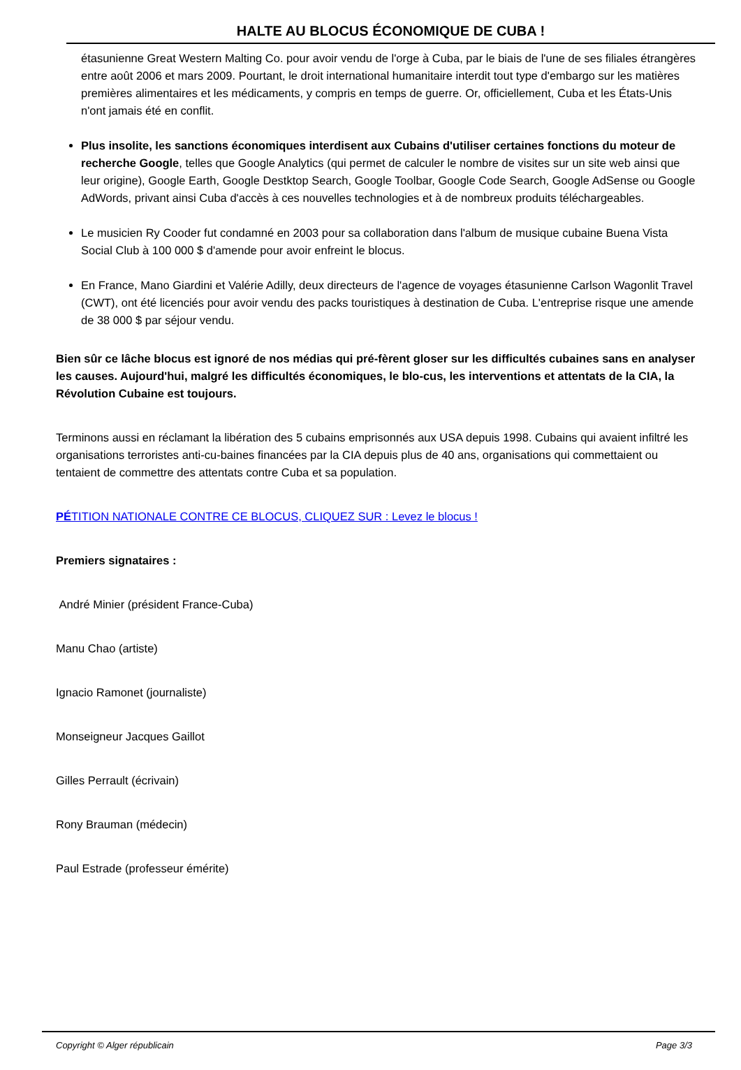HALTE AU BLOCUS ÉCONOMIQUE DE CUBA !
étasunienne Great Western Malting Co. pour avoir vendu de l'orge à Cuba, par le biais de l'une de ses filiales étrangères entre août 2006 et mars 2009. Pourtant, le droit international humanitaire interdit tout type d'embargo sur les matières premières alimentaires et les médicaments, y compris en temps de guerre. Or, officiellement, Cuba et les États-Unis n'ont jamais été en conflit.
Plus insolite, les sanctions économiques interdisent aux Cubains d'utiliser certaines fonctions du moteur de recherche Google, telles que Google Analytics (qui permet de calculer le nombre de visites sur un site web ainsi que leur origine), Google Earth, Google Destktop Search, Google Toolbar, Google Code Search, Google AdSense ou Google AdWords, privant ainsi Cuba d'accès à ces nouvelles technologies et à de nombreux produits téléchargeables.
Le musicien Ry Cooder fut condamné en 2003 pour sa collaboration dans l'album de musique cubaine Buena Vista Social Club à 100 000 $ d'amende pour avoir enfreint le blocus.
En France, Mano Giardini et Valérie Adilly, deux directeurs de l'agence de voyages étasunienne Carlson Wagonlit Travel (CWT), ont été licenciés pour avoir vendu des packs touristiques à destination de Cuba. L'entreprise risque une amende de 38 000 $ par séjour vendu.
Bien sûr ce lâche blocus est ignoré de nos médias qui pré-fèrent gloser sur les difficultés cubaines sans en analyser les causes. Aujourd'hui, malgré les difficultés économiques, le blo-cus, les interventions et attentats de la CIA, la Révolution Cubaine est toujours.
Terminons aussi en réclamant la libération des 5 cubains emprisonnés aux USA depuis 1998. Cubains qui avaient infiltré les organisations terroristes anti-cu-baines financées par la CIA depuis plus de 40 ans, organisations qui commettaient ou tentaient de commettre des attentats contre Cuba et sa population.
PÉTITION NATIONALE CONTRE CE BLOCUS, CLIQUEZ SUR : Levez le blocus !
Premiers signataires :
André Minier (président France-Cuba)
Manu Chao (artiste)
Ignacio Ramonet (journaliste)
Monseigneur Jacques Gaillot
Gilles Perrault (écrivain)
Rony Brauman (médecin)
Paul Estrade (professeur émérite)
Copyright © Alger républicain Page 3/3